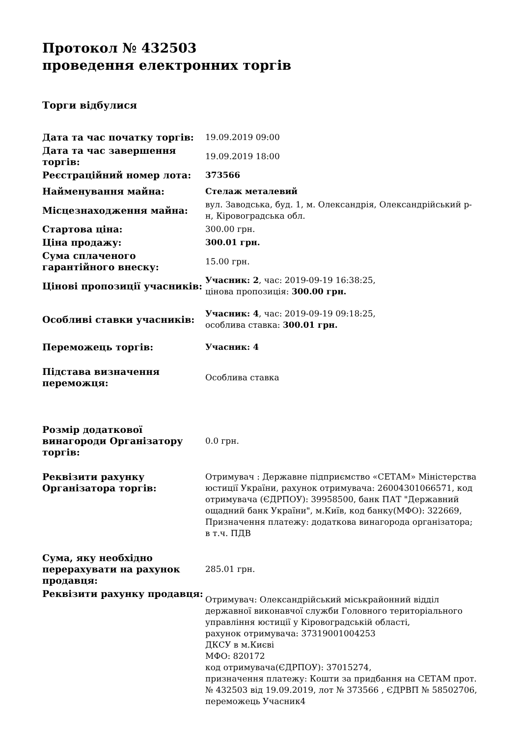Протокол № 432503
проведення електронних торгів
Торги відбулися
| Дата та час початку торгів: | 19.09.2019 09:00 |
| Дата та час завершення торгів: | 19.09.2019 18:00 |
| Реєстраційний номер лота: | 373566 |
| Найменування майна: | Стелаж металевий |
| Місцезнаходження майна: | вул. Заводська, буд. 1, м. Олександрія, Олександрійський р-н, Кіровоградська обл. |
| Стартова ціна: | 300.00 грн. |
| Ціна продажу: | 300.01 грн. |
| Сума сплаченого гарантійного внеску: | 15.00 грн. |
| Цінові пропозиції учасників: | Учасник: 2 , час: 2019-09-19 16:38:25, цінова пропозиція: 300.00 грн. |
| Особливі ставки учасників: | Учасник: 4 , час: 2019-09-19 09:18:25, особлива ставка: 300.01 грн. |
| Переможець торгів: | Учасник: 4 |
| Підстава визначення переможця: | Особлива ставка |
| Розмір додаткової винагороди Організатору торгів: | 0.0 грн. |
| Реквізити рахунку Організатора торгів: | Отримувач : Державне підприємство «СЕТАМ» Міністерства юстиції України, рахунок отримувача: 26004301066571, код отримувача (ЄДРПОУ): 39958500, банк ПАТ "Державний ощадний банк України", м.Київ, код банку(МФО): 322669, Призначення платежу: додаткова винагорода організатора; в т.ч. ПДВ |
| Сума, яку необхідно перерахувати на рахунок продавця: | 285.01 грн. |
| Реквізити рахунку продавця: | Отримувач: Олександрійський міськрайонний відділ державної виконавчої служби Головного територіального управління юстиції у Кіровоградській області, рахунок отримувача: 37319001004253 ДКСУ в м.Києві МФО: 820172 код отримувача(ЄДРПОУ): 37015274, призначення платежу: Кошти за придбання на СЕТАМ прот. № 432503 від 19.09.2019, лот № 373566 , ЄДРВП № 58502706, переможець Учасник4 |